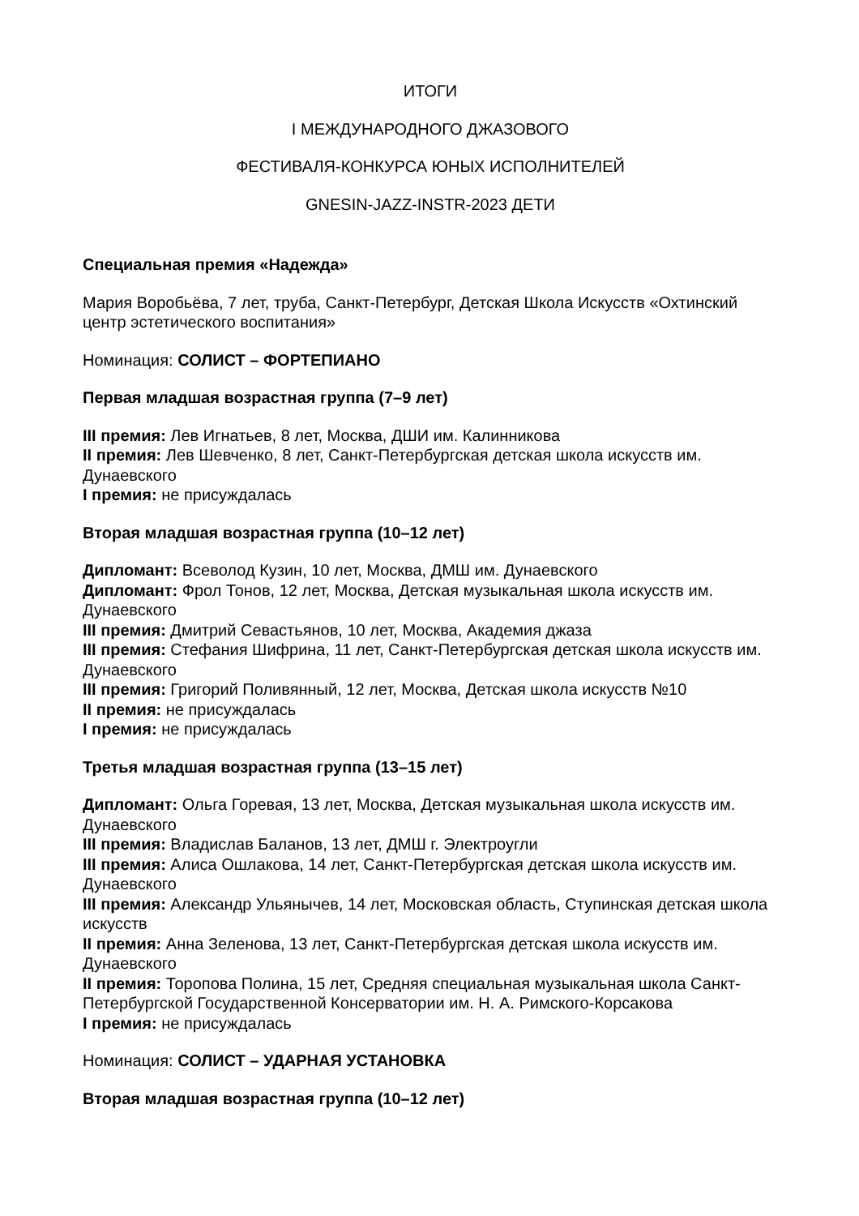ИТОГИ
I МЕЖДУНАРОДНОГО ДЖАЗОВОГО
ФЕСТИВАЛЯ-КОНКУРСА ЮНЫХ ИСПОЛНИТЕЛЕЙ
GNESIN-JAZZ-INSTR-2023 ДЕТИ
Специальная премия «Надежда»
Мария Воробьёва, 7 лет, труба, Санкт-Петербург, Детская Школа Искусств «Охтинский центр эстетического воспитания»
Номинация: СОЛИСТ – ФОРТЕПИАНО
Первая младшая возрастная группа (7–9 лет)
III премия: Лев Игнатьев, 8 лет, Москва, ДШИ им. Калинникова
II премия: Лев Шевченко, 8 лет, Санкт-Петербургская детская школа искусств им. Дунаевского
I премия: не присуждалась
Вторая младшая возрастная группа (10–12 лет)
Дипломант: Всеволод Кузин, 10 лет, Москва, ДМШ им. Дунаевского
Дипломант: Фрол Тонов, 12 лет, Москва, Детская музыкальная школа искусств им. Дунаевского
III премия: Дмитрий Севастьянов, 10 лет, Москва, Академия джаза
III премия: Стефания Шифрина, 11 лет, Санкт-Петербургская детская школа искусств им. Дунаевского
III премия: Григорий Поливянный, 12 лет, Москва, Детская школа искусств №10
II премия: не присуждалась
I премия: не присуждалась
Третья младшая возрастная группа (13–15 лет)
Дипломант: Ольга Горевая, 13 лет, Москва, Детская музыкальная школа искусств им. Дунаевского
III премия: Владислав Баланов, 13 лет, ДМШ г. Электроугли
III премия: Алиса Ошлакова, 14 лет, Санкт-Петербургская детская школа искусств им. Дунаевского
III премия: Александр Ульянычев, 14 лет, Московская область, Ступинская детская школа искусств
II премия: Анна Зеленова, 13 лет, Санкт-Петербургская детская школа искусств им. Дунаевского
II премия: Торопова Полина, 15 лет, Средняя специальная музыкальная школа Санкт-Петербургской Государственной Консерватории им. Н. А. Римского-Корсакова
I премия: не присуждалась
Номинация: СОЛИСТ – УДАРНАЯ УСТАНОВКА
Вторая младшая возрастная группа (10–12 лет)